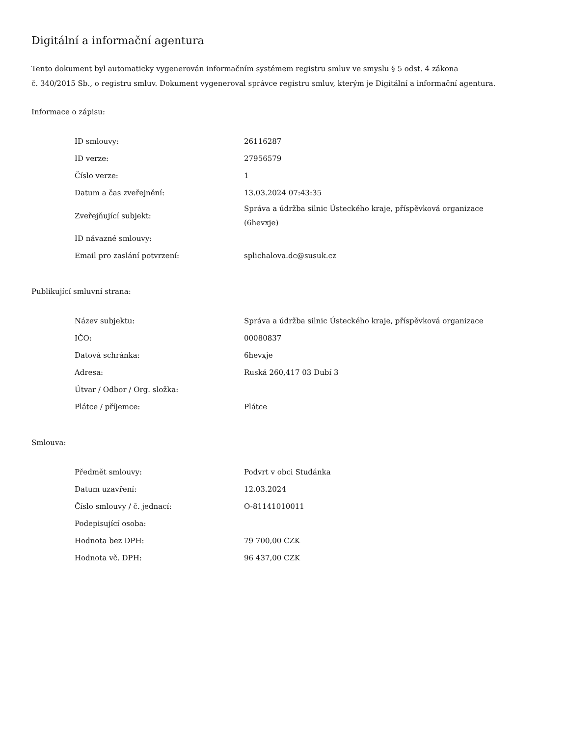Digitální a informační agentura
Tento dokument byl automaticky vygenerován informačním systémem registru smluv ve smyslu § 5 odst. 4 zákona
č. 340/2015 Sb., o registru smluv. Dokument vygeneroval správce registru smluv, kterým je Digitální a informační agentura.
Informace o zápisu:
| ID smlouvy: | 26116287 |
| ID verze: | 27956579 |
| Číslo verze: | 1 |
| Datum a čas zveřejnění: | 13.03.2024 07:43:35 |
| Zveřejňující subjekt: | Správa a údržba silnic Ústeckého kraje, příspěvková organizace (6hevxje) |
| ID návazné smlouvy: | |
| Email pro zaslání potvrzení: | splichalova.dc@susuk.cz |
Publikující smluvní strana:
| Název subjektu: | Správa a údržba silnic Ústeckého kraje, příspěvková organizace |
| IČO: | 00080837 |
| Datová schránka: | 6hevxje |
| Adresa: | Ruská 260,417 03 Dubí 3 |
| Útvar / Odbor / Org. složka: | |
| Plátce / příjemce: | Plátce |
Smlouva:
| Předmět smlouvy: | Podvrt v obci Studánka |
| Datum uzavření: | 12.03.2024 |
| Číslo smlouvy / č. jednací: | O-81141010011 |
| Podepisující osoba: | |
| Hodnota bez DPH: | 79 700,00 CZK |
| Hodnota vč. DPH: | 96 437,00 CZK |